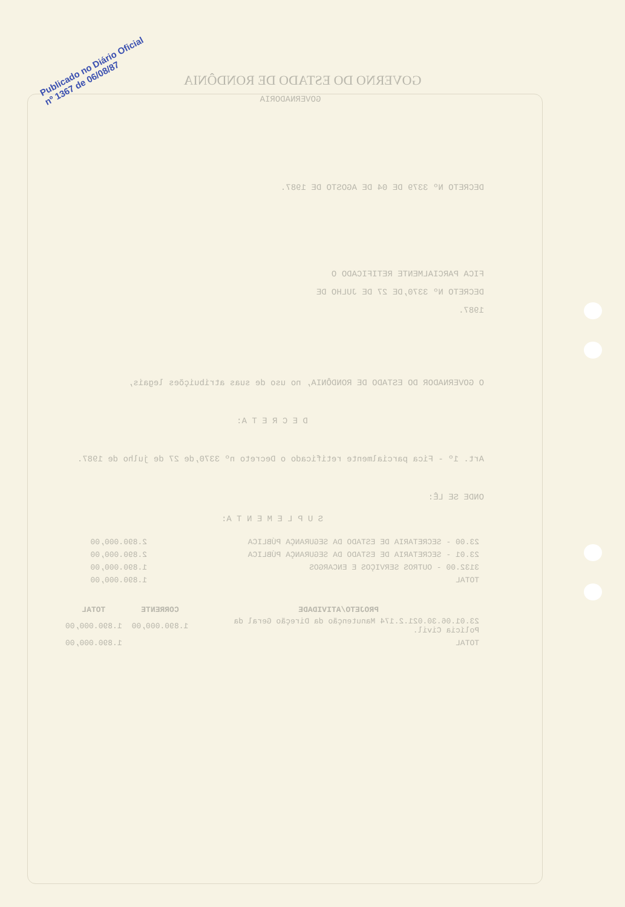Publicado no Diário Oficial
nº 1367 de 06/08/87
GOVERNO DO ESTADO DE RONDÔNIA
GOVERNADORIA
DECRETO Nº 3379 DE 04 DE AGOSTO DE 1987.
FICA PARCIALMENTE RETIFICADO O DECRETO Nº 3370,DE 27 DE JULHO DE 1987.
O GOVERNADOR DO ESTADO DE RONDÔNIA, no uso de suas atribuições legais,
D E C R E T A:
Art. 1º - Fica parcialmente retificado o Decreto nº 3370,de 27 de julho de 1987.
ONDE SE LÊ:
S U P L E M E N T A:
| 23.00 - SECRETARIA DE ESTADO DA SEGURANÇA PÚBLICA | 2.890.000,00 |
| 23.01 - SECRETARIA DE ESTADO DA SEGURANÇA PÚBLICA | 2.890.000,00 |
| 3132.00 - OUTROS SERVIÇOS E ENCARGOS | 1.890.000,00 |
| TOTAL | 1.890.000,00 |
| PROJETO/ATIVIDADE | CORRENTE | TOTAL |
| --- | --- | --- |
| 23.01.06.30.021.2.174 Manutenção da Direção Geral da Polícia Civil. | 1.890.000,00 | 1.890.000,00 |
| TOTAL | | 1.890.000,00 |